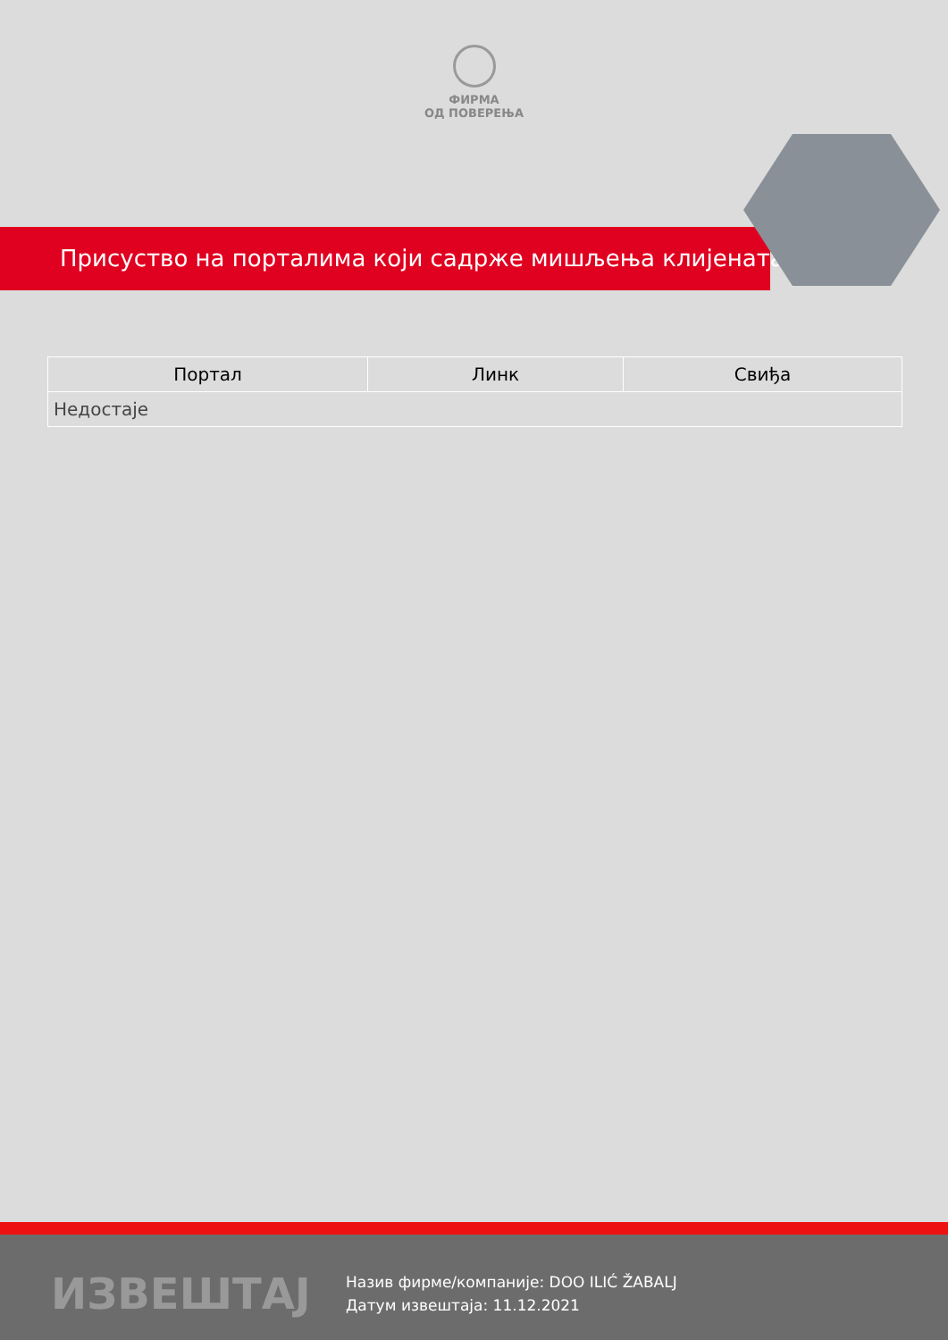ФИРМА
ОД ПОВЕРЕЊА
Присуство на порталима који садрже мишљења клијената
| Портал | Линк | Свиђа |
| --- | --- | --- |
| Недостаје | | |
ИЗВЕШТАЈ
Назив фирме/компаније: DOO ILIĆ ŽABALJ
Датум извештаја: 11.12.2021